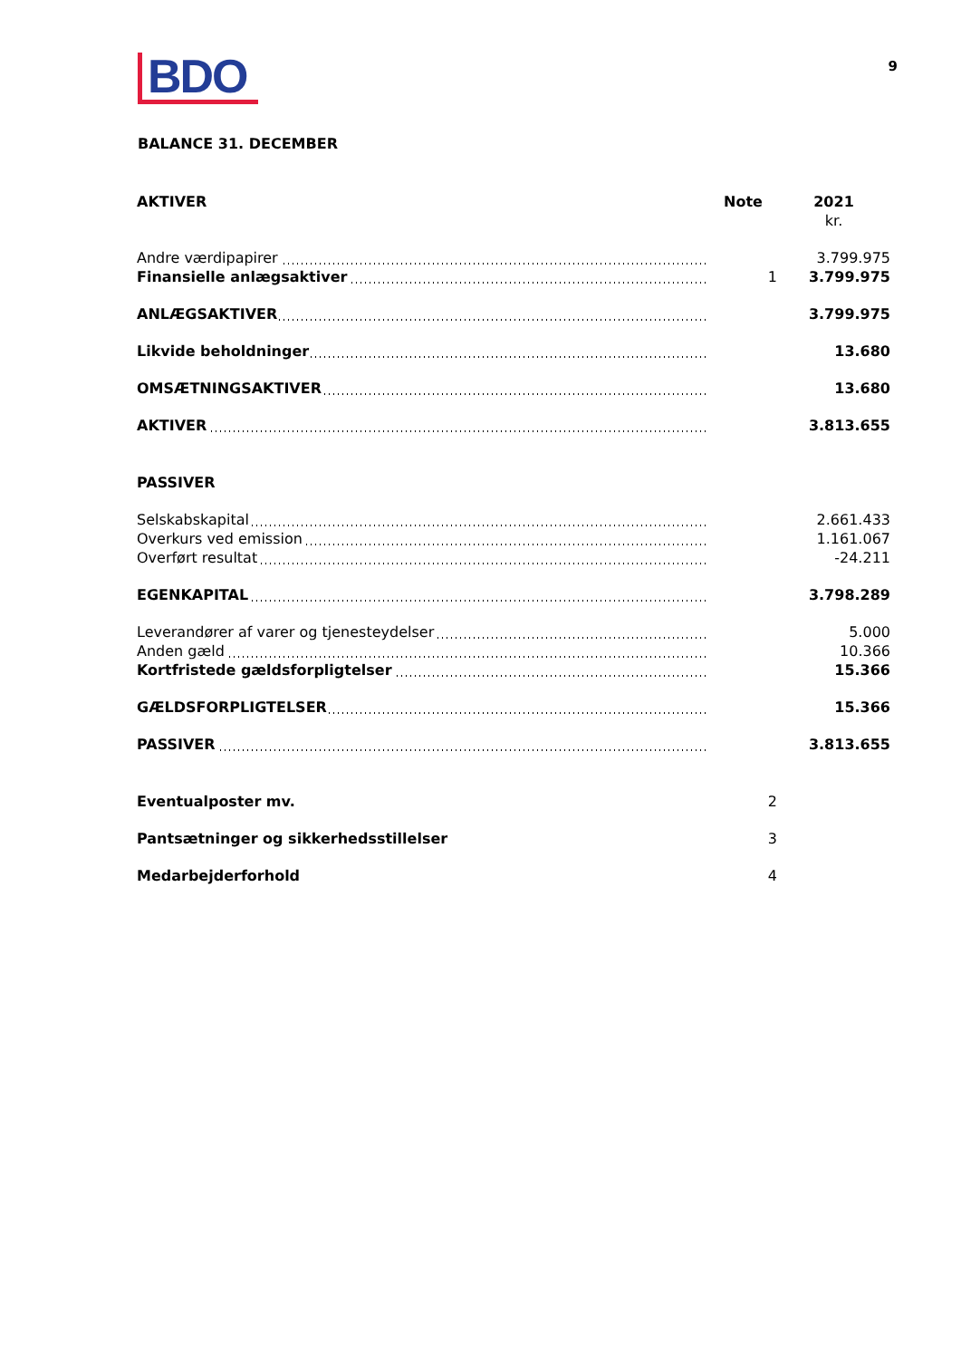BDO
9
BALANCE 31. DECEMBER
| AKTIVER | Note | 2021 kr. |
| --- | --- | --- |
| Andre værdipapirer | | 3.799.975 |
| Finansielle anlægsaktiver | 1 | 3.799.975 |
| ANLÆGSAKTIVER | | 3.799.975 |
| Likvide beholdninger | | 13.680 |
| OMSÆTNINGSAKTIVER | | 13.680 |
| AKTIVER | | 3.813.655 |
| PASSIVER | | |
| Selskabskapital | | 2.661.433 |
| Overkurs ved emission | | 1.161.067 |
| Overført resultat | | -24.211 |
| EGENKAPITAL | | 3.798.289 |
| Leverandører af varer og tjenesteydelser | | 5.000 |
| Anden gæld | | 10.366 |
| Kortfristede gældsforpligtelser | | 15.366 |
| GÆLDSFORPLIGTELSER | | 15.366 |
| PASSIVER | | 3.813.655 |
| Eventualposter mv. | 2 | |
| Pantsætninger og sikkerhedsstillelser | 3 | |
| Medarbejderforhold | 4 | |